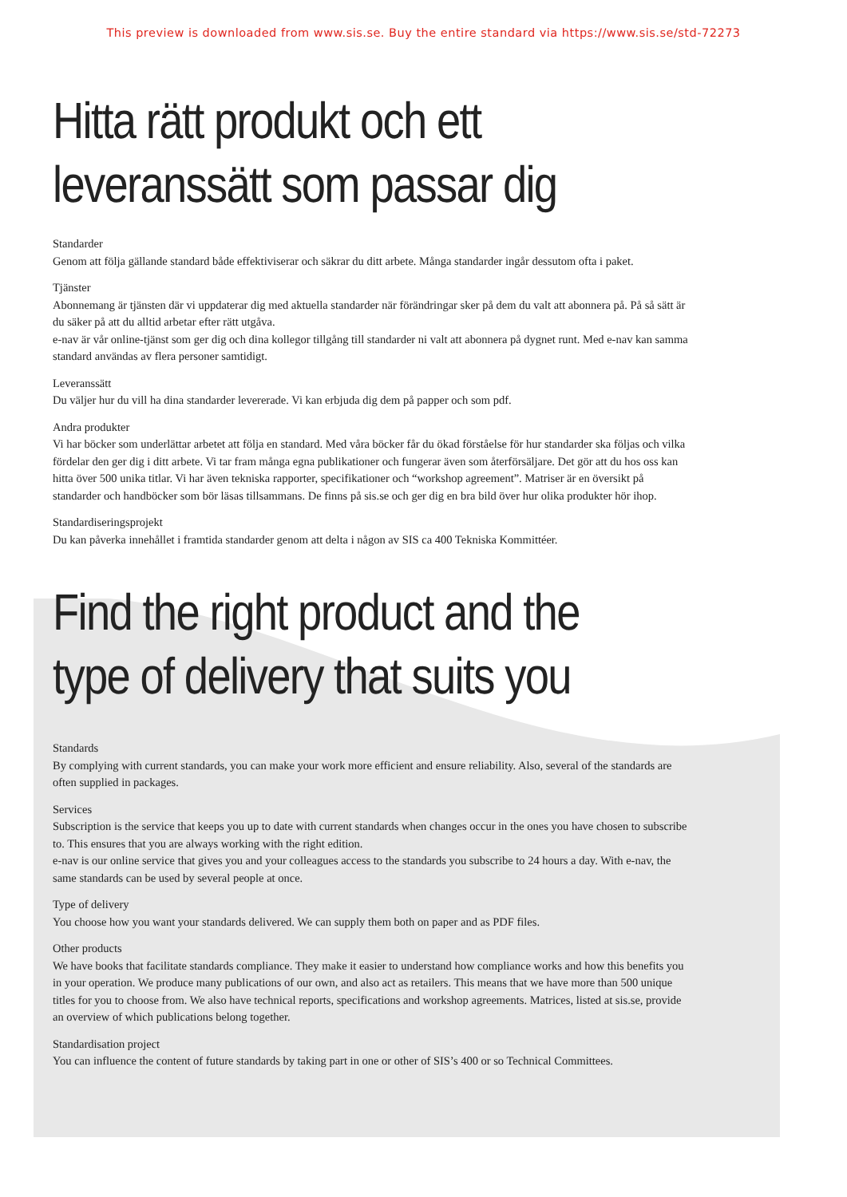This preview is downloaded from www.sis.se. Buy the entire standard via https://www.sis.se/std-72273
Hitta rätt produkt och ett
leveranssätt som passar dig
Standarder
Genom att följa gällande standard både effektiviserar och säkrar du ditt arbete. Många standarder ingår dessutom ofta i paket.
Tjänster
Abonnemang är tjänsten där vi uppdaterar dig med aktuella standarder när förändringar sker på dem du valt att abonnera på. På så sätt är du säker på att du alltid arbetar efter rätt utgåva.
e-nav är vår online-tjänst som ger dig och dina kollegor tillgång till standarder ni valt att abonnera på dygnet runt. Med e-nav kan samma standard användas av flera personer samtidigt.
Leveranssätt
Du väljer hur du vill ha dina standarder levererade. Vi kan erbjuda dig dem på papper och som pdf.
Andra produkter
Vi har böcker som underlättar arbetet att följa en standard. Med våra böcker får du ökad förståelse för hur standarder ska följas och vilka fördelar den ger dig i ditt arbete. Vi tar fram många egna publikationer och fungerar även som återförsäljare. Det gör att du hos oss kan hitta över 500 unika titlar. Vi har även tekniska rapporter, specifikationer och “workshop agreement”. Matriser är en översikt på standarder och handböcker som bör läsas tillsammans. De finns på sis.se och ger dig en bra bild över hur olika produkter hör ihop.
Standardiseringsprojekt
Du kan påverka innehållet i framtida standarder genom att delta i någon av SIS ca 400 Tekniska Kommittéer.
Find the right product and the
type of delivery that suits you
Standards
By complying with current standards, you can make your work more efficient and ensure reliability. Also, several of the standards are often supplied in packages.
Services
Subscription is the service that keeps you up to date with current standards when changes occur in the ones you have chosen to subscribe to. This ensures that you are always working with the right edition.
e-nav is our online service that gives you and your colleagues access to the standards you subscribe to 24 hours a day. With e-nav, the same standards can be used by several people at once.
Type of delivery
You choose how you want your standards delivered. We can supply them both on paper and as PDF files.
Other products
We have books that facilitate standards compliance. They make it easier to understand how compliance works and how this benefits you in your operation. We produce many publications of our own, and also act as retailers. This means that we have more than 500 unique titles for you to choose from. We also have technical reports, specifications and workshop agreements. Matrices, listed at sis.se, provide an overview of which publications belong together.
Standardisation project
You can influence the content of future standards by taking part in one or other of SIS’s 400 or so Technical Committees.